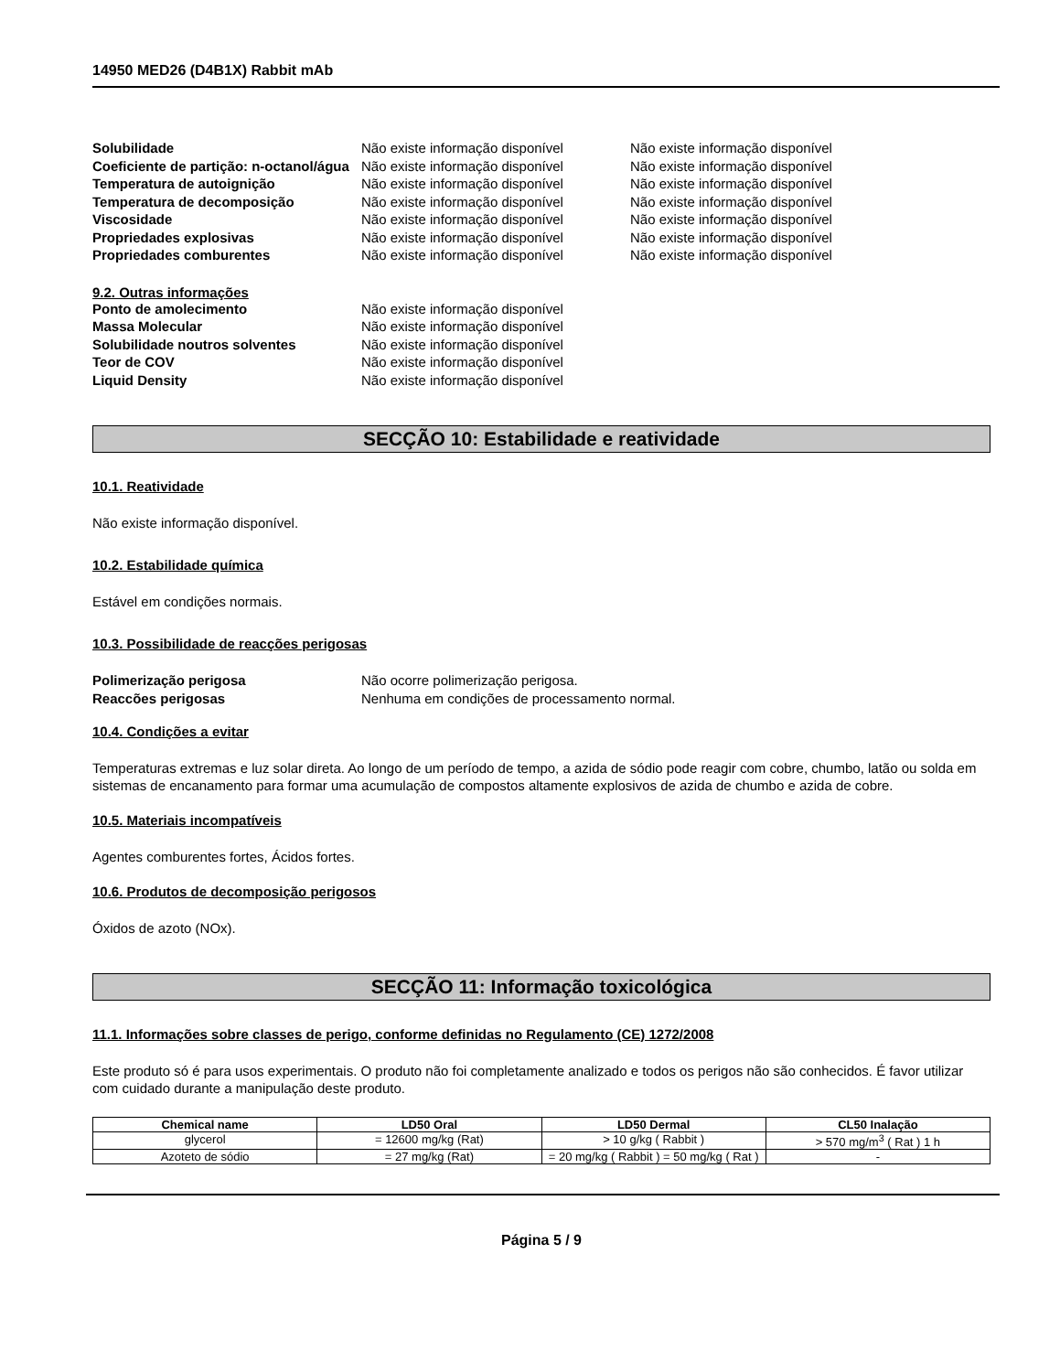14950 MED26 (D4B1X) Rabbit mAb
Solubilidade Não existe informação disponível Não existe informação disponível Coeficiente de partição: n-octanol/água Não existe informação disponível Não existe informação disponível Temperatura de autoignição Não existe informação disponível Não existe informação disponível Temperatura de decomposição Não existe informação disponível Não existe informação disponível Viscosidade Não existe informação disponível Não existe informação disponível Propriedades explosivas Não existe informação disponível Não existe informação disponível Propriedades comburentes Não existe informação disponível Não existe informação disponível
9.2. Outras informações
Ponto de amolecimento Não existe informação disponível Massa Molecular Não existe informação disponível Solubilidade noutros solventes Não existe informação disponível Teor de COV Não existe informação disponível Liquid Density Não existe informação disponível
SECÇÃO 10: Estabilidade e reatividade
10.1. Reatividade
Não existe informação disponível.
10.2. Estabilidade química
Estável em condições normais.
10.3. Possibilidade de reacções perigosas
Polimerização perigosa Não ocorre polimerização perigosa. Reaccões perigosas Nenhuma em condições de processamento normal.
10.4. Condições a evitar
Temperaturas extremas e luz solar direta. Ao longo de um período de tempo, a azida de sódio pode reagir com cobre, chumbo, latão ou solda em sistemas de encanamento para formar uma acumulação de compostos altamente explosivos de azida de chumbo e azida de cobre.
10.5. Materiais incompatíveis
Agentes comburentes fortes, Ácidos fortes.
10.6. Produtos de decomposição perigosos
Óxidos de azoto (NOx).
SECÇÃO 11: Informação toxicológica
11.1. Informações sobre classes de perigo, conforme definidas no Regulamento (CE) 1272/2008
Este produto só é para usos experimentais. O produto não foi completamente analizado e todos os perigos não são conhecidos. É favor utilizar com cuidado durante a manipulação deste produto.
| Chemical name | LD50 Oral | LD50 Dermal | CL50 Inalação |
| --- | --- | --- | --- |
| glycerol | = 12600 mg/kg (Rat) | > 10 g/kg ( Rabbit ) | > 570 mg/m<sup>3</sup> ( Rat ) 1 h |
| Azoteto de sódio | = 27 mg/kg (Rat) | = 20 mg/kg ( Rabbit ) = 50 mg/kg ( Rat ) | - |
Página 5 / 9